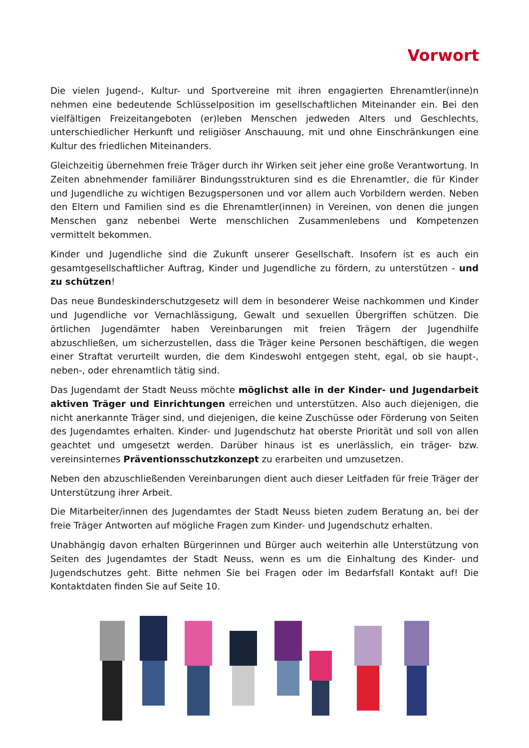Vorwort
Die vielen Jugend-, Kultur- und Sportvereine mit ihren engagierten Ehrenamtler(inne)n nehmen eine bedeutende Schlüsselposition im gesellschaftlichen Miteinander ein. Bei den vielfältigen Freizeitangeboten (er)leben Menschen jedweden Alters und Geschlechts, unterschiedlicher Herkunft und religiöser Anschauung, mit und ohne Einschränkungen eine Kultur des friedlichen Miteinanders.
Gleichzeitig übernehmen freie Träger durch ihr Wirken seit jeher eine große Verantwortung. In Zeiten abnehmender familiärer Bindungsstrukturen sind es die Ehrenamtler, die für Kinder und Jugendliche zu wichtigen Bezugspersonen und vor allem auch Vorbildern werden. Neben den Eltern und Familien sind es die Ehrenamtler(innen) in Vereinen, von denen die jungen Menschen ganz nebenbei Werte menschlichen Zusammenlebens und Kompetenzen vermittelt bekommen.
Kinder und Jugendliche sind die Zukunft unserer Gesellschaft. Insofern ist es auch ein gesamtgesellschaftlicher Auftrag, Kinder und Jugendliche zu fördern, zu unterstützen - und zu schützen!
Das neue Bundeskinderschutzgesetz will dem in besonderer Weise nachkommen und Kinder und Jugendliche vor Vernachlässigung, Gewalt und sexuellen Übergriffen schützen. Die örtlichen Jugendämter haben Vereinbarungen mit freien Trägern der Jugendhilfe abzuschließen, um sicherzustellen, dass die Träger keine Personen beschäftigen, die wegen einer Straftat verurteilt wurden, die dem Kindeswohl entgegen steht, egal, ob sie haupt-, neben-, oder ehrenamtlich tätig sind.
Das Jugendamt der Stadt Neuss möchte möglichst alle in der Kinder- und Jugendarbeit aktiven Träger und Einrichtungen erreichen und unterstützen. Also auch diejenigen, die nicht anerkannte Träger sind, und diejenigen, die keine Zuschüsse oder Förderung von Seiten des Jugendamtes erhalten. Kinder- und Jugendschutz hat oberste Priorität und soll von allen geachtet und umgesetzt werden. Darüber hinaus ist es unerlässlich, ein träger- bzw. vereinsinternes Präventionsschutzkonzept zu erarbeiten und umzusetzen.
Neben den abzuschließenden Vereinbarungen dient auch dieser Leitfaden für freie Träger der Unterstützung ihrer Arbeit.
Die Mitarbeiter/innen des Jugendamtes der Stadt Neuss bieten zudem Beratung an, bei der freie Träger Antworten auf mögliche Fragen zum Kinder- und Jugendschutz erhalten.
Unabhängig davon erhalten Bürgerinnen und Bürger auch weiterhin alle Unterstützung von Seiten des Jugendamtes der Stadt Neuss, wenn es um die Einhaltung des Kinder- und Jugendschutzes geht. Bitte nehmen Sie bei Fragen oder im Bedarfsfall Kontakt auf! Die Kontaktdaten finden Sie auf Seite 10.